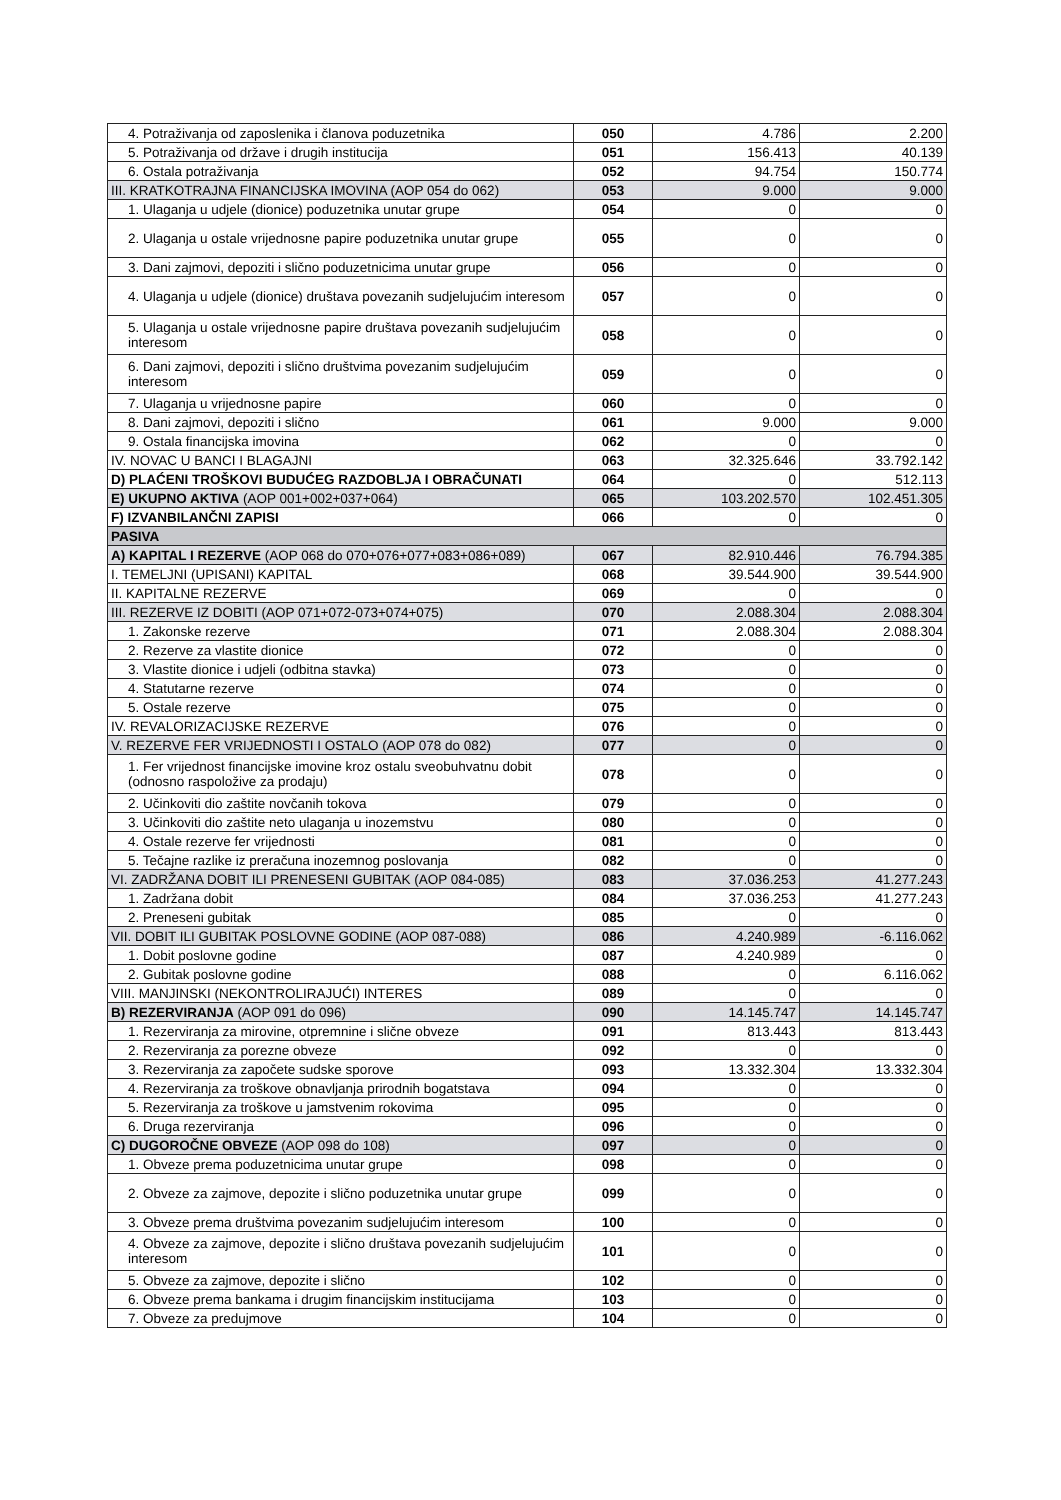| 4. Potraživanja od zaposlenika i članova poduzetnika | 050 | 4.786 | 2.200 |
| 5. Potraživanja od države i drugih institucija | 051 | 156.413 | 40.139 |
| 6. Ostala potraživanja | 052 | 94.754 | 150.774 |
| III. KRATKOTRAJNA FINANCIJSKA IMOVINA (AOP 054 do 062) | 053 | 9.000 | 9.000 |
| 1. Ulaganja u udjele (dionice) poduzetnika unutar grupe | 054 | 0 | 0 |
| 2. Ulaganja u ostale vrijednosne papire poduzetnika unutar grupe | 055 | 0 | 0 |
| 3. Dani zajmovi, depoziti i slično poduzetnicima unutar grupe | 056 | 0 | 0 |
| 4. Ulaganja u udjele (dionice) društava povezanih sudjelujućim interesom | 057 | 0 | 0 |
| 5. Ulaganja u ostale vrijednosne papire društava povezanih sudjelujućim interesom | 058 | 0 | 0 |
| 6. Dani zajmovi, depoziti i slično društvima povezanim sudjelujućim interesom | 059 | 0 | 0 |
| 7. Ulaganja u vrijednosne papire | 060 | 0 | 0 |
| 8. Dani zajmovi, depoziti i slično | 061 | 9.000 | 9.000 |
| 9. Ostala financijska imovina | 062 | 0 | 0 |
| IV. NOVAC U BANCI I BLAGAJNI | 063 | 32.325.646 | 33.792.142 |
| D) PLAĆENI TROŠKOVI BUDUĆEG RAZDOBLJA I OBRAČUNATI | 064 | 0 | 512.113 |
| E) UKUPNO AKTIVA (AOP 001+002+037+064) | 065 | 103.202.570 | 102.451.305 |
| F) IZVANBILANČNI ZAPISI | 066 | 0 | 0 |
| PASIVA | | | |
| A) KAPITAL I REZERVE (AOP 068 do 070+076+077+083+086+089) | 067 | 82.910.446 | 76.794.385 |
| I. TEMELJNI (UPISANI) KAPITAL | 068 | 39.544.900 | 39.544.900 |
| II. KAPITALNE REZERVE | 069 | 0 | 0 |
| III. REZERVE IZ DOBITI (AOP 071+072-073+074+075) | 070 | 2.088.304 | 2.088.304 |
| 1. Zakonske rezerve | 071 | 2.088.304 | 2.088.304 |
| 2. Rezerve za vlastite dionice | 072 | 0 | 0 |
| 3. Vlastite dionice i udjeli (odbitna stavka) | 073 | 0 | 0 |
| 4. Statutarne rezerve | 074 | 0 | 0 |
| 5. Ostale rezerve | 075 | 0 | 0 |
| IV. REVALORIZACIJSKE REZERVE | 076 | 0 | 0 |
| V. REZERVE FER VRIJEDNOSTI I OSTALO (AOP 078 do 082) | 077 | 0 | 0 |
| 1. Fer vrijednost financijske imovine kroz ostalu sveobuhvatnu dobit (odnosno raspoložive za prodaju) | 078 | 0 | 0 |
| 2. Učinkoviti dio zaštite novčanih tokova | 079 | 0 | 0 |
| 3. Učinkoviti dio zaštite neto ulaganja u inozemstvu | 080 | 0 | 0 |
| 4. Ostale rezerve fer vrijednosti | 081 | 0 | 0 |
| 5. Tečajne razlike iz preračuna inozemnog poslovanja | 082 | 0 | 0 |
| VI. ZADRŽANA DOBIT ILI PRENESENI GUBITAK (AOP 084-085) | 083 | 37.036.253 | 41.277.243 |
| 1. Zadržana dobit | 084 | 37.036.253 | 41.277.243 |
| 2. Preneseni gubitak | 085 | 0 | 0 |
| VII. DOBIT ILI GUBITAK POSLOVNE GODINE (AOP 087-088) | 086 | 4.240.989 | -6.116.062 |
| 1. Dobit poslovne godine | 087 | 4.240.989 | 0 |
| 2. Gubitak poslovne godine | 088 | 0 | 6.116.062 |
| VIII. MANJINSKI (NEKONTROLIRAJUĆI) INTERES | 089 | 0 | 0 |
| B) REZERVIRANJA (AOP 091 do 096) | 090 | 14.145.747 | 14.145.747 |
| 1. Rezerviranja za mirovine, otpremnine i slične obveze | 091 | 813.443 | 813.443 |
| 2. Rezerviranja za porezne obveze | 092 | 0 | 0 |
| 3. Rezerviranja za započete sudske sporove | 093 | 13.332.304 | 13.332.304 |
| 4. Rezerviranja za troškove obnavljanja prirodnih bogatstava | 094 | 0 | 0 |
| 5. Rezerviranja za troškove u jamstvenim rokovima | 095 | 0 | 0 |
| 6. Druga rezerviranja | 096 | 0 | 0 |
| C) DUGOROČNE OBVEZE (AOP 098 do 108) | 097 | 0 | 0 |
| 1. Obveze prema poduzetnicima unutar grupe | 098 | 0 | 0 |
| 2. Obveze za zajmove, depozite i slično poduzetnika unutar grupe | 099 | 0 | 0 |
| 3. Obveze prema društvima povezanim sudjelujućim interesom | 100 | 0 | 0 |
| 4. Obveze za zajmove, depozite i slično društava povezanih sudjelujućim interesom | 101 | 0 | 0 |
| 5. Obveze za zajmove, depozite i slično | 102 | 0 | 0 |
| 6. Obveze prema bankama i drugim financijskim institucijama | 103 | 0 | 0 |
| 7. Obveze za predujmove | 104 | 0 | 0 |